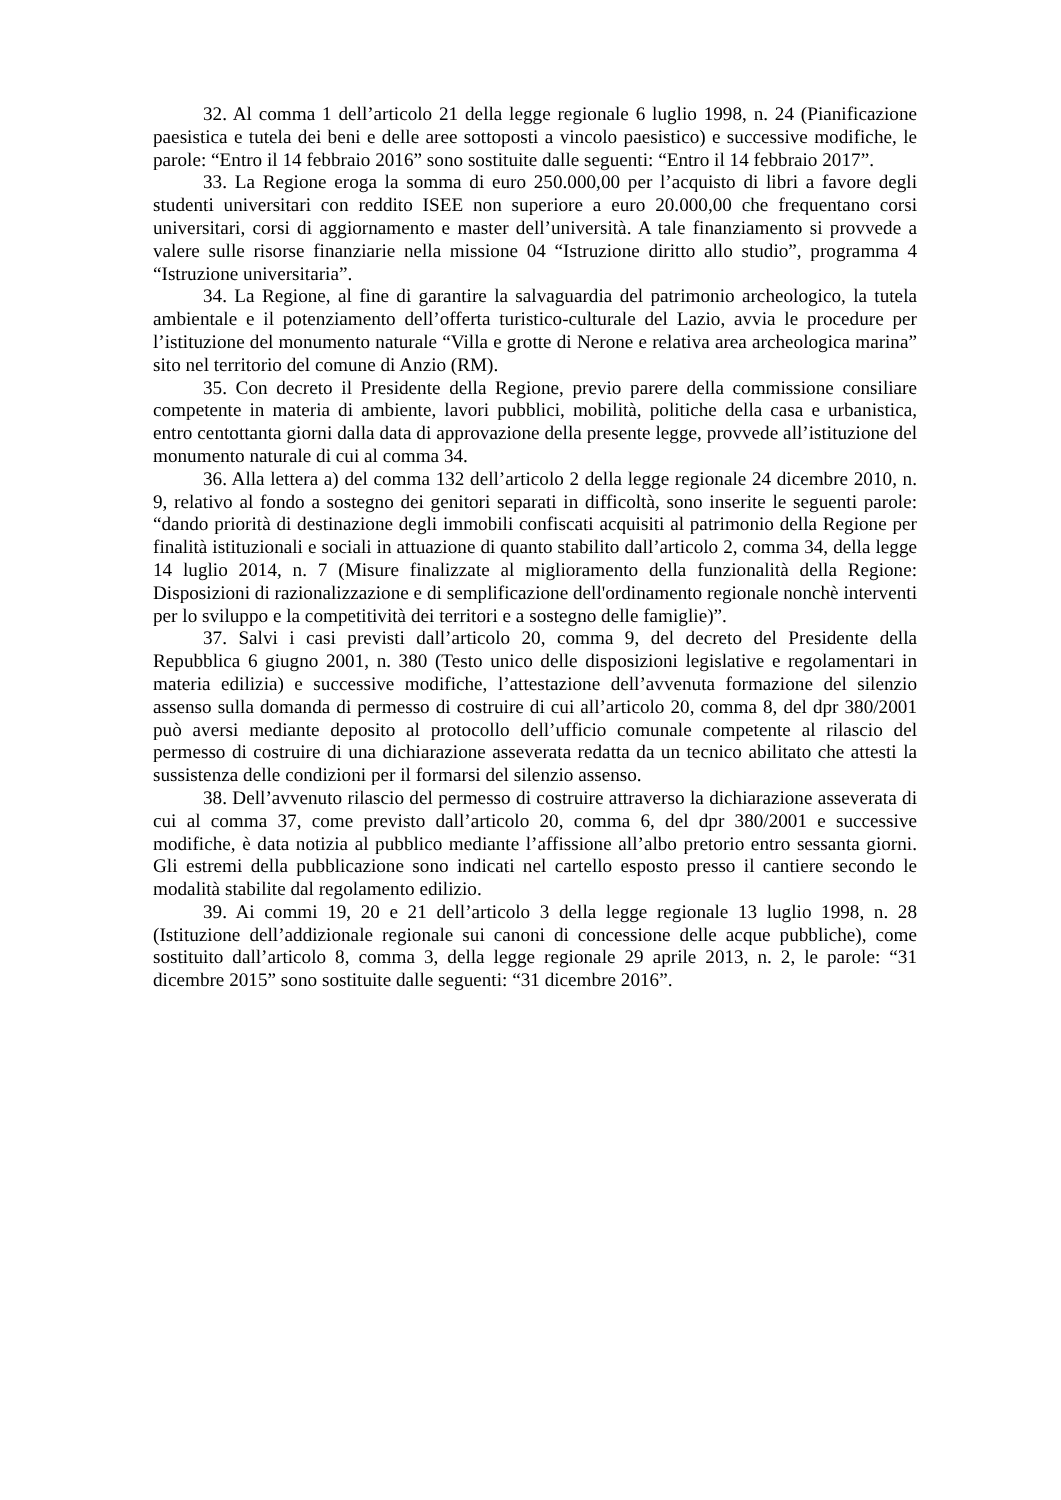32. Al comma 1 dell’articolo 21 della legge regionale 6 luglio 1998, n. 24 (Pianificazione paesistica e tutela dei beni e delle aree sottoposti a vincolo paesistico) e successive modifiche, le parole: “Entro il 14 febbraio 2016” sono sostituite dalle seguenti: “Entro il 14 febbraio 2017”.
33. La Regione eroga la somma di euro 250.000,00 per l’acquisto di libri a favore degli studenti universitari con reddito ISEE non superiore a euro 20.000,00 che frequentano corsi universitari, corsi di aggiornamento e master dell’università. A tale finanziamento si provvede a valere sulle risorse finanziarie nella missione 04 “Istruzione diritto allo studio”, programma 4 “Istruzione universitaria”.
34. La Regione, al fine di garantire la salvaguardia del patrimonio archeologico, la tutela ambientale e il potenziamento dell’offerta turistico-culturale del Lazio, avvia le procedure per l’istituzione del monumento naturale “Villa e grotte di Nerone e relativa area archeologica marina” sito nel territorio del comune di Anzio (RM).
35. Con decreto il Presidente della Regione, previo parere della commissione consiliare competente in materia di ambiente, lavori pubblici, mobilità, politiche della casa e urbanistica, entro centottanta giorni dalla data di approvazione della presente legge, provvede all’istituzione del monumento naturale di cui al comma 34.
36. Alla lettera a) del comma 132 dell’articolo 2 della legge regionale 24 dicembre 2010, n. 9, relativo al fondo a sostegno dei genitori separati in difficoltà, sono inserite le seguenti parole: “dando priorità di destinazione degli immobili confiscati acquisiti al patrimonio della Regione per finalità istituzionali e sociali in attuazione di quanto stabilito dall’articolo 2, comma 34, della legge 14 luglio 2014, n. 7 (Misure finalizzate al miglioramento della funzionalità della Regione: Disposizioni di razionalizzazione e di semplificazione dell'ordinamento regionale nonchè interventi per lo sviluppo e la competitività dei territori e a sostegno delle famiglie)”.
37. Salvi i casi previsti dall’articolo 20, comma 9, del decreto del Presidente della Repubblica 6 giugno 2001, n. 380 (Testo unico delle disposizioni legislative e regolamentari in materia edilizia) e successive modifiche, l’attestazione dell’avvenuta formazione del silenzio assenso sulla domanda di permesso di costruire di cui all’articolo 20, comma 8, del dpr 380/2001 può aversi mediante deposito al protocollo dell’ufficio comunale competente al rilascio del permesso di costruire di una dichiarazione asseverata redatta da un tecnico abilitato che attesti la sussistenza delle condizioni per il formarsi del silenzio assenso.
38. Dell’avvenuto rilascio del permesso di costruire attraverso la dichiarazione asseverata di cui al comma 37, come previsto dall’articolo 20, comma 6, del dpr 380/2001 e successive modifiche, è data notizia al pubblico mediante l’affissione all’albo pretorio entro sessanta giorni. Gli estremi della pubblicazione sono indicati nel cartello esposto presso il cantiere secondo le modalità stabilite dal regolamento edilizio.
39. Ai commi 19, 20 e 21 dell’articolo 3 della legge regionale 13 luglio 1998, n. 28 (Istituzione dell’addizionale regionale sui canoni di concessione delle acque pubbliche), come sostituito dall’articolo 8, comma 3, della legge regionale 29 aprile 2013, n. 2, le parole: “31 dicembre 2015” sono sostituite dalle seguenti: “31 dicembre 2016”.